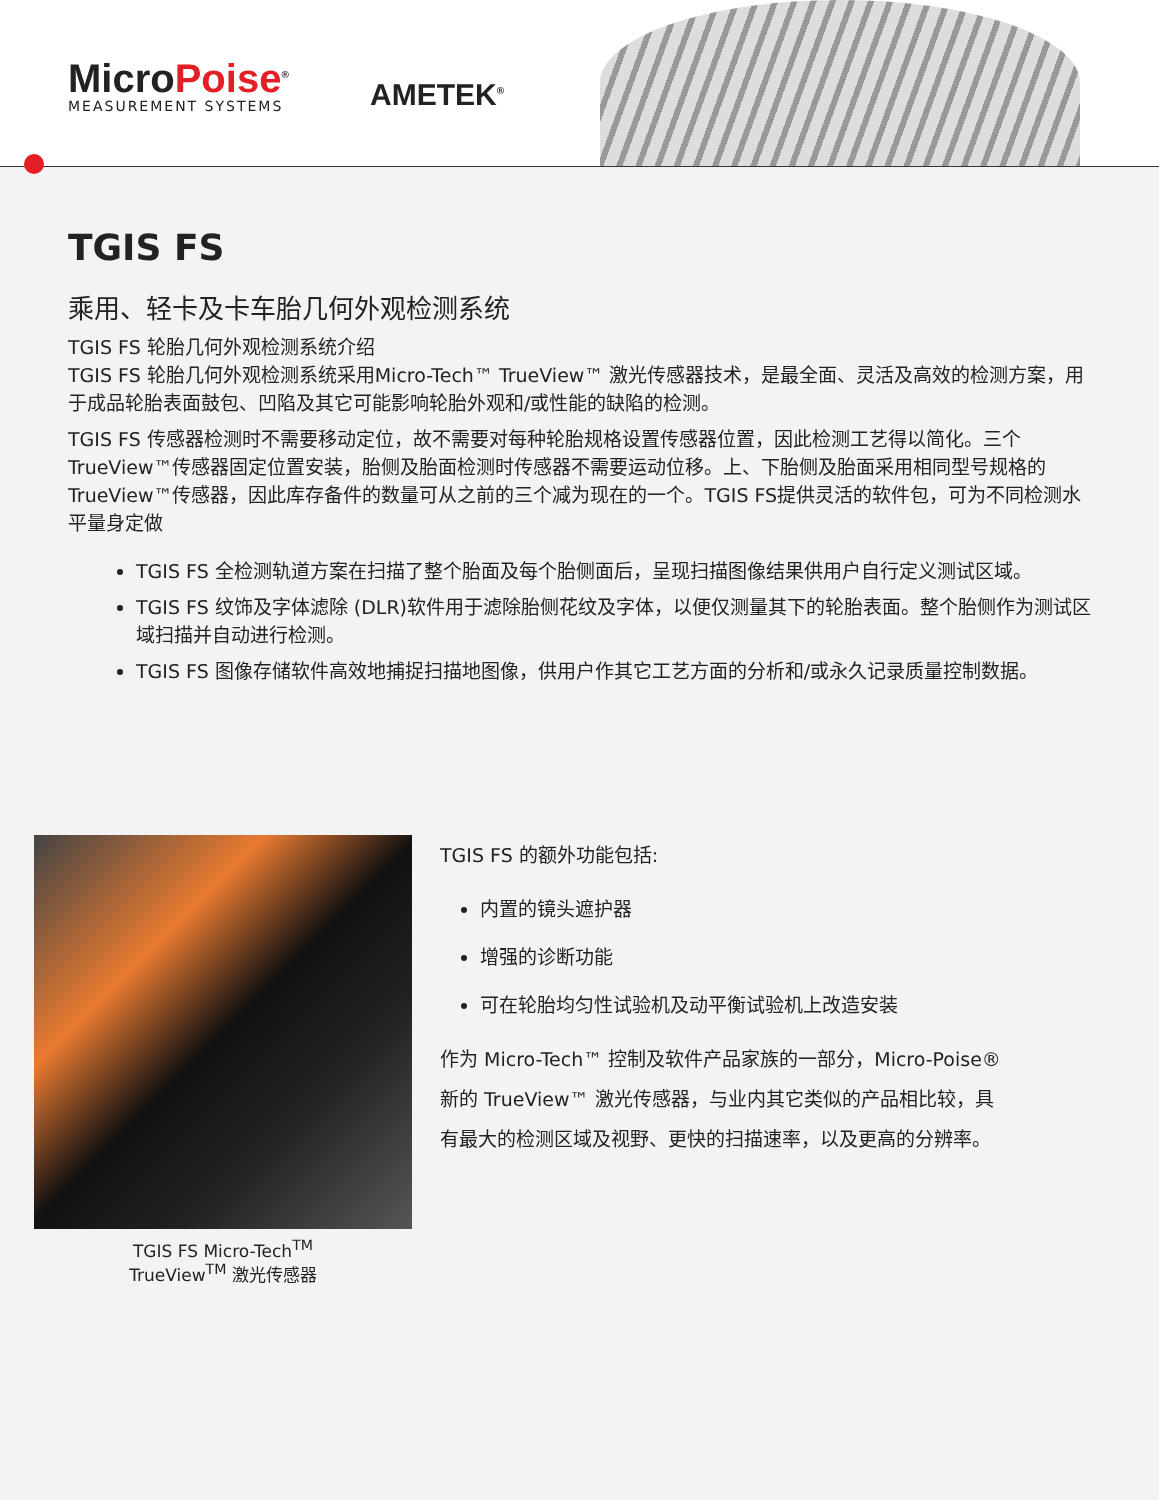MicroPoise<sup>®</sup>
MEASUREMENT SYSTEMS
AMETEK<sup>®</sup>
TGIS FS
乘用、轻卡及卡车胎几何外观检测系统
TGIS FS 轮胎几何外观检测系统介绍
TGIS FS 轮胎几何外观检测系统采用Micro-Tech™ TrueView™ 激光传感器技术，是最全面、灵活及高效的检测方案，用于成品轮胎表面鼓包、凹陷及其它可能影响轮胎外观和/或性能的缺陷的检测。
TGIS FS 传感器检测时不需要移动定位，故不需要对每种轮胎规格设置传感器位置，因此检测工艺得以简化。三个TrueView™传感器固定位置安装，胎侧及胎面检测时传感器不需要运动位移。上、下胎侧及胎面采用相同型号规格的TrueView™传感器，因此库存备件的数量可从之前的三个减为现在的一个。TGIS FS提供灵活的软件包，可为不同检测水平量身定做
TGIS FS 全检测轨道方案在扫描了整个胎面及每个胎侧面后，呈现扫描图像结果供用户自行定义测试区域。
TGIS FS 纹饰及字体滤除 (DLR)软件用于滤除胎侧花纹及字体，以便仅测量其下的轮胎表面。整个胎侧作为测试区域扫描并自动进行检测。
TGIS FS 图像存储软件高效地捕捉扫描地图像，供用户作其它工艺方面的分析和/或永久记录质量控制数据。
TGIS FS Micro-Tech<sup>TM</sup>
TrueView<sup>TM</sup> 激光传感器
TGIS FS 的额外功能包括:
内置的镜头遮护器
增强的诊断功能
可在轮胎均匀性试验机及动平衡试验机上改造安装
作为 Micro-Tech™ 控制及软件产品家族的一部分，Micro-Poise®新的 TrueView™ 激光传感器，与业内其它类似的产品相比较，具有最大的检测区域及视野、更快的扫描速率，以及更高的分辨率。